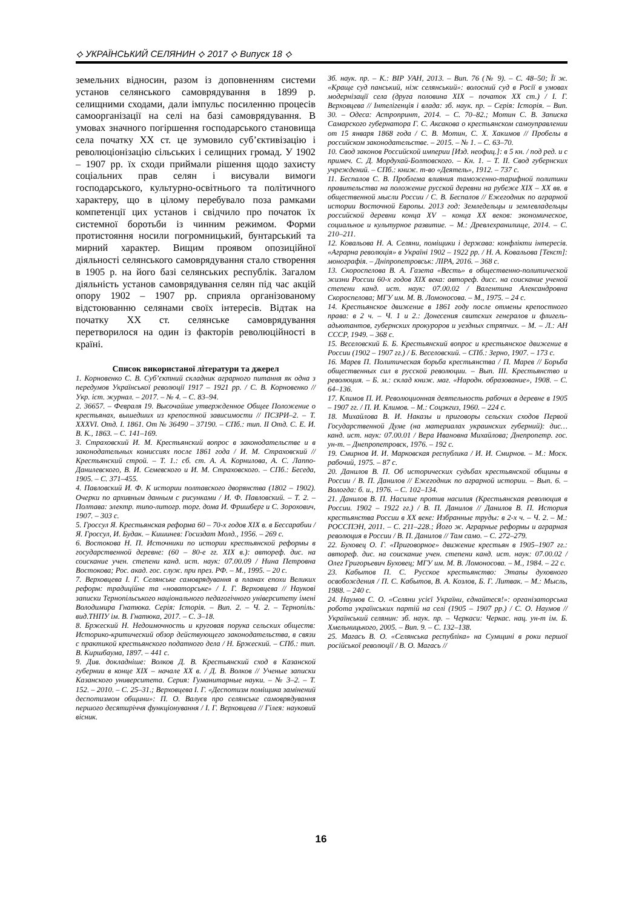⟡ УКРАЇНСЬКИЙ СЕЛЯНИН ⟡ 2017 ⟡ Випуск 18 ⟡
земельних відносин, разом із доповненням системи установ селянського самоврядування в 1899 р. селищними сходами, дали імпульс посиленню процесів самоорганізації на селі на базі самоврядування. В умовах значного погіршення господарського становища села початку ХХ ст. це зумовило суб’єктивізацію і революціонізацію сільських і селищних громад. У 1902 – 1907 рр. їх сходи приймали рішення щодо захисту соціальних прав селян і висували вимоги господарського, культурно-освітнього та політичного характеру, що в цілому перебувало поза рамками компетенції цих установ і свідчило про початок їх системної боротьби із чинним режимом. Форми протистояння носили погромницький, бунтарський та мирний характер. Вищим проявом опозиційної діяльності селянського самоврядування стало створення в 1905 р. на його базі селянських республік. Загалом діяльність установ самоврядування селян під час акцій опору 1902 – 1907 рр. сприяла організованому відстоюванню селянами своїх інтересів. Відтак на початку ХХ ст. селянське самоврядування перетворилося на один із факторів революційності в країні.
Список використаної літератури та джерел
1. Корновенко С. В. Суб’єктний складник аграрного питання як одна з передумов Української революції 1917 – 1921 рр. / С. В. Корновенко // Укр. іст. журнал. – 2017. – № 4. – С. 83–94.
2. 36657. – Февраля 19. Высочайше утвержденное Общее Положение о крестьянах, вышедших из крепостной зависимости // ПСЗРИ–2. – Т. XXXVI. Отд. I. 1861. От № 36490 – 37190. – СПб.: тип. II Отд. С. Е. И. В. К., 1863. – С. 141–169.
3. Страховский И. М. Крестьянский вопрос в законодательстве и в законодательных комиссиях после 1861 года / И. М. Страховский // Крестьянский строй. – Т. 1.: сб. ст. А. А. Корнилова, А. С. Лаппо-Данилевского, В. И. Семевского и И. М. Страховского. – СПб.: Беседа, 1905. – С. 371–455.
4. Павловский И. Ф. К истории полтавского дворянства (1802 – 1902). Очерки по архивным данным с рисунками / И. Ф. Павловский. – Т. 2. – Полтава: электр. типо-литогр. торг. дома И. Фришберг и С. Зорохович, 1907. – 303 с.
5. Гроссул Я. Крестьянская реформа 60 – 70-х годов XIX в. в Бессарабии / Я. Гроссул, И. Будак. – Кишинев: Госиздат Молд., 1956. – 269 с.
6. Востокова Н. П. Источники по истории крестьянской реформы в государственной деревне: (60 – 80-е гг. XIX в.): автореф. дис. на соискание учен. степени канд. ист. наук: 07.00.09 / Нина Петровна Востокова; Рос. акад. гос. служ. при през. РФ. – М., 1995. – 20 с.
7. Верховцева І. Г. Селянське самоврядування в планах епохи Великих реформ: традиційне та «новаторське» / І. Г. Верховцева // Наукові записки Тернопільського національного педагогічного університету імені Володимира Гнатюка. Серія: Історія. – Вип. 2. – Ч. 2. – Тернопіль: вид.ТНПУ ім. В. Гнатюка, 2017. – С. 3–18.
8. Бржеский Н. Недоимочность и круговая порука сельских обществ: Историко-критический обзор действующего законодательства, в связи с практикой крестьянского податного дела / Н. Бржеский. – СПб.: тип. В. Киршбаума, 1897. – 441 с.
9. Див. докладніше: Волков Д. В. Крестьянский сход в Казанской губернии в конце XIX – начале XX в. / Д. В. Волков // Ученые записки Казанского университета. Серия: Гуманитарные науки. – № 3–2. – Т. 152. – 2010. – С. 25–31.; Верховцева І. Г. «Деспотизм поміщика замінений деспотизмом общини»: П. О. Валуєв про селянське самоврядування першого десятиріччя функціонування / І. Г. Верховцева // Гілея: науковий вісник.
Зб. наук. пр. – К.: ВІР УАН, 2013. – Вип. 76 (№ 9). – С. 48–50; Її ж. «Краще суд панський, ніж селянський»: волосний суд в Росії в умовах модернізації села (друга половина XIX – початок XX ст.) / І. Г. Верховцева // Інтелігенція і влада: зб. наук. пр. – Серія: Історія. – Вип. 30. – Одеса: Астропринт, 2014. – С. 70–82.; Мотин С. В. Записка Самарского губернатора Г. С. Аксакова о крестьянском самоуправлении от 15 января 1868 года / С. В. Мотин, С. Х. Хакимов // Пробелы в российском законодательстве. – 2015. – № 1. – С. 63–70.
10. Свод законов Российской империи [Изд. неофиц.]: в 5 кн. / под ред. и с примеч. С. Д. Мордухай-Болтовского. – Кн. 1. – Т. II. Свод губернских учреждений. – СПб.: книж. т-во «Деятель», 1912. – 737 с.
11. Беспалов С. В. Проблема влияния таможенно-тарифной политики правительства на положение русской деревни на рубеже XIX – XX вв. в общественной мысли России / С. В. Беспалов // Ежегодник по аграрной истории Восточной Европы. 2013 год: Земледельцы и землевладельцы российской деревни конца XV – конца XX веков: экономическое, социальное и культурное развитие. – М.: Древлехранилище, 2014. – С. 210–211.
12. Ковальова Н. А. Селяни, поміщики і держава: конфлікти інтересів. «Аграрна революція» в Україні 1902 – 1922 рр. / Н. А. Ковальова [Текст]: монографія. – Дніпропетровськ: ЛІРА, 2016. – 368 с.
13. Скороспелова В. А. Газета «Весть» в общественно-политической жизни России 60-х годов XIX века: автореф. дисс. на соискание ученой степени канд. ист. наук: 07.00.02 / Валентина Александровна Скороспелова; МГУ им. М. В. Ломоносова. – М., 1975. – 24 с.
14. Крестьянское движение в 1861 году после отмены крепостного права: в 2 ч. – Ч. 1 и 2.: Донесения свитских генералов и флигель-адьютантов, губернских прокуроров и уездных стряпчих. – М. – Л.: АН СССР, 1949. – 368 с.
15. Веселовский Б. Б. Крестьянский вопрос и крестьянское движение в России (1902 – 1907 гг.) / Б. Веселовский. – СПб.: Зерно, 1907. – 173 с.
16. Марев П. Политическая борьба крестьянства / П. Марев // Борьба общественных сил в русской революции. – Вып. III. Крестьянство и революция. – Б. м.: склад книж. маг. «Народн. образование», 1908. – С. 64–136.
17. Климов П. И. Революционная деятельность рабочих в деревне в 1905 – 1907 гг. / П. И. Климов. – М.: Соцэкгиз, 1960. – 224 с.
18. Михайлова В. И. Наказы и приговоры сельских сходов Первой Государственной Думе (на материалах украинских губерний): дис… канд. ист. наук: 07.00.01 / Вера Ивановна Михайлова; Днепропетр. гос. ун-т. – Днепропетровск, 1976. – 192 с.
19. Смирнов И. И. Марковская республика / И. И. Смирнов. – М.: Моск. рабочий, 1975. – 87 с.
20. Данилов В. П. Об исторических судьбах крестьянской общины в России / В. П. Данилов // Ежегодник по аграрной истории. – Вып. 6. – Вологда: б. и., 1976. – С. 102–134.
21. Данилов В. П. Насилие против насилия (Крестьянская революция в России. 1902 – 1922 гг.) / В. П. Данилов // Данилов В. П. История крестьянства России в ХХ веке: Избранные труды: в 2-х ч. – Ч. 2. – М.: РОССПЭН, 2011. – С. 211–228.; Його ж. Аграрные реформы и аграрная революция в России / В. П. Данилов // Там само. – С. 272–279.
22. Буховец О. Г. «Приговорное» движение крестьян в 1905–1907 гг.: автореф. дис. на соискание учен. степени канд. ист. наук: 07.00.02 / Олег Григорьевич Буховец; МГУ им. М. В. Ломоносова. – М., 1984. – 22 с.
23. Кабытов П. С. Русское крестьянство: Этапы духовного освобождения / П. С. Кабытов, В. А. Козлов, Б. Г. Литвак. – М.: Мысль, 1988. – 240 с.
24. Наумов С. О. «Селяни усієї України, єднайтеся!»: організаторська робота українських партій на селі (1905 – 1907 рр.) / С. О. Наумов // Український селянин: зб. наук. пр. – Черкаси: Черкас. нац. ун-т ім. Б. Хмельницького, 2005. – Вип. 9. – С. 132–138.
25. Магась В. О. «Селянська республіка» на Сумщині в роки першої російської революції / В. О. Магась //
16